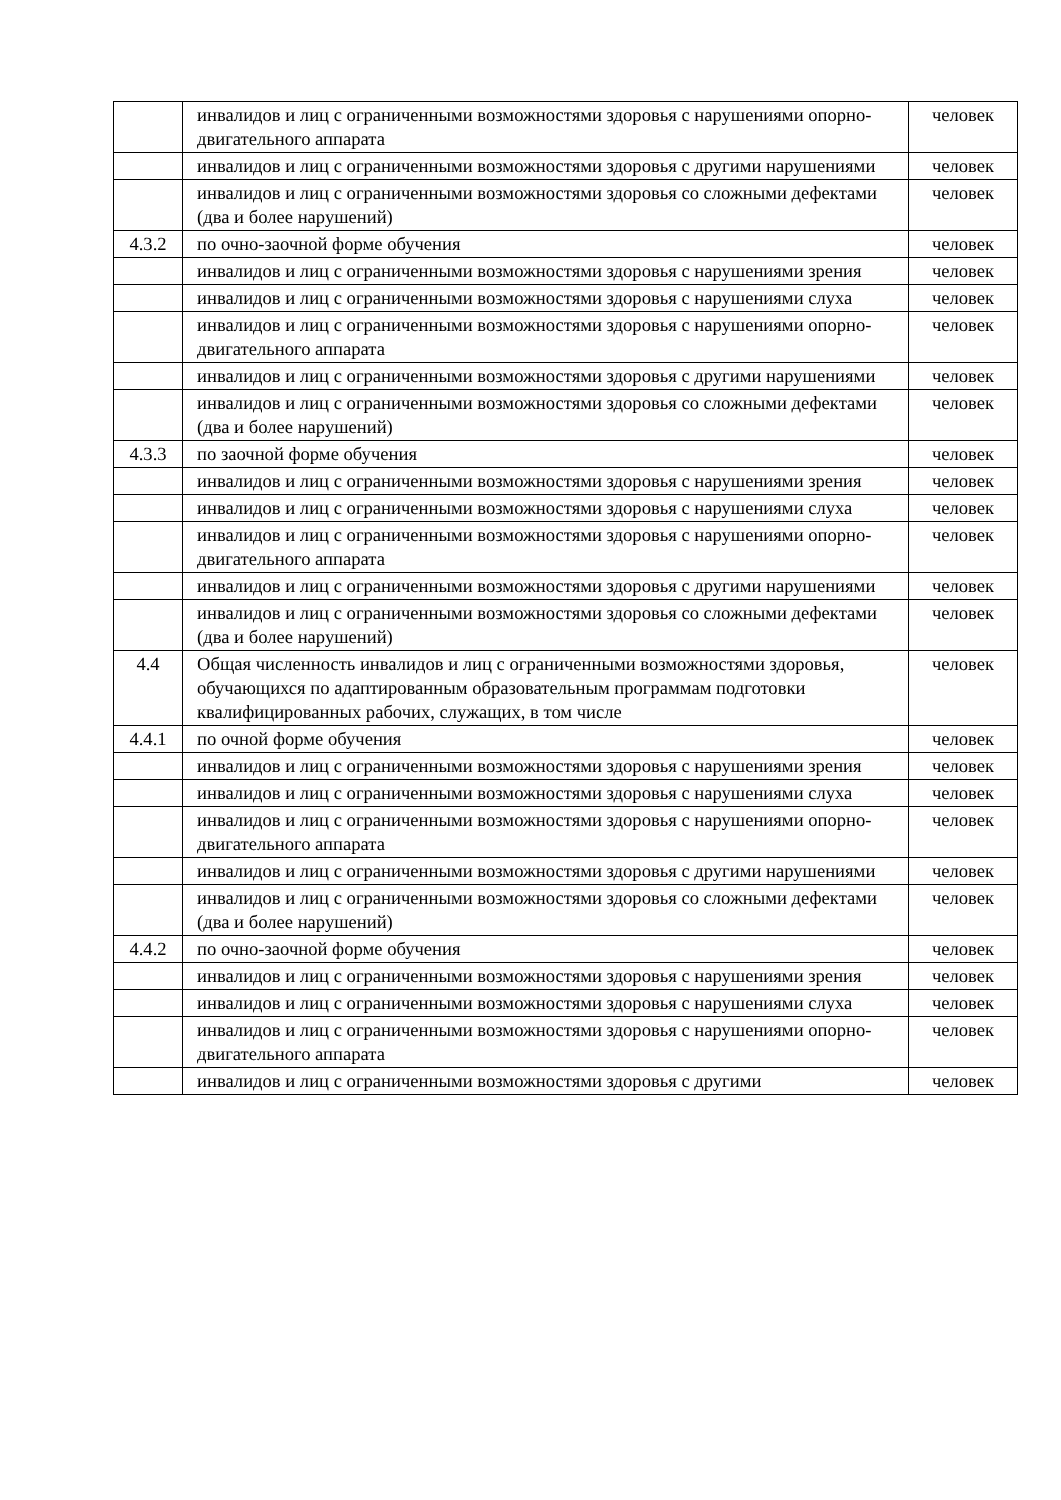| | инвалидов и лиц с ограниченными возможностями здоровья с нарушениями опорно-двигательного аппарата | человек |
| | инвалидов и лиц с ограниченными возможностями здоровья с другими нарушениями | человек |
| | инвалидов и лиц с ограниченными возможностями здоровья со сложными дефектами (два и более нарушений) | человек |
| 4.3.2 | по очно-заочной форме обучения | человек |
| | инвалидов и лиц с ограниченными возможностями здоровья с нарушениями зрения | человек |
| | инвалидов и лиц с ограниченными возможностями здоровья с нарушениями слуха | человек |
| | инвалидов и лиц с ограниченными возможностями здоровья с нарушениями опорно-двигательного аппарата | человек |
| | инвалидов и лиц с ограниченными возможностями здоровья с другими нарушениями | человек |
| | инвалидов и лиц с ограниченными возможностями здоровья со сложными дефектами (два и более нарушений) | человек |
| 4.3.3 | по заочной форме обучения | человек |
| | инвалидов и лиц с ограниченными возможностями здоровья с нарушениями зрения | человек |
| | инвалидов и лиц с ограниченными возможностями здоровья с нарушениями слуха | человек |
| | инвалидов и лиц с ограниченными возможностями здоровья с нарушениями опорно-двигательного аппарата | человек |
| | инвалидов и лиц с ограниченными возможностями здоровья с другими нарушениями | человек |
| | инвалидов и лиц с ограниченными возможностями здоровья со сложными дефектами (два и более нарушений) | человек |
| 4.4 | Общая численность инвалидов и лиц с ограниченными возможностями здоровья, обучающихся по адаптированным образовательным программам подготовки квалифицированных рабочих, служащих, в том числе | человек |
| 4.4.1 | по очной форме обучения | человек |
| | инвалидов и лиц с ограниченными возможностями здоровья с нарушениями зрения | человек |
| | инвалидов и лиц с ограниченными возможностями здоровья с нарушениями слуха | человек |
| | инвалидов и лиц с ограниченными возможностями здоровья с нарушениями опорно-двигательного аппарата | человек |
| | инвалидов и лиц с ограниченными возможностями здоровья с другими нарушениями | человек |
| | инвалидов и лиц с ограниченными возможностями здоровья со сложными дефектами (два и более нарушений) | человек |
| 4.4.2 | по очно-заочной форме обучения | человек |
| | инвалидов и лиц с ограниченными возможностями здоровья с нарушениями зрения | человек |
| | инвалидов и лиц с ограниченными возможностями здоровья с нарушениями слуха | человек |
| | инвалидов и лиц с ограниченными возможностями здоровья с нарушениями опорно-двигательного аппарата | человек |
| | инвалидов и лиц с ограниченными возможностями здоровья с другими | человек |